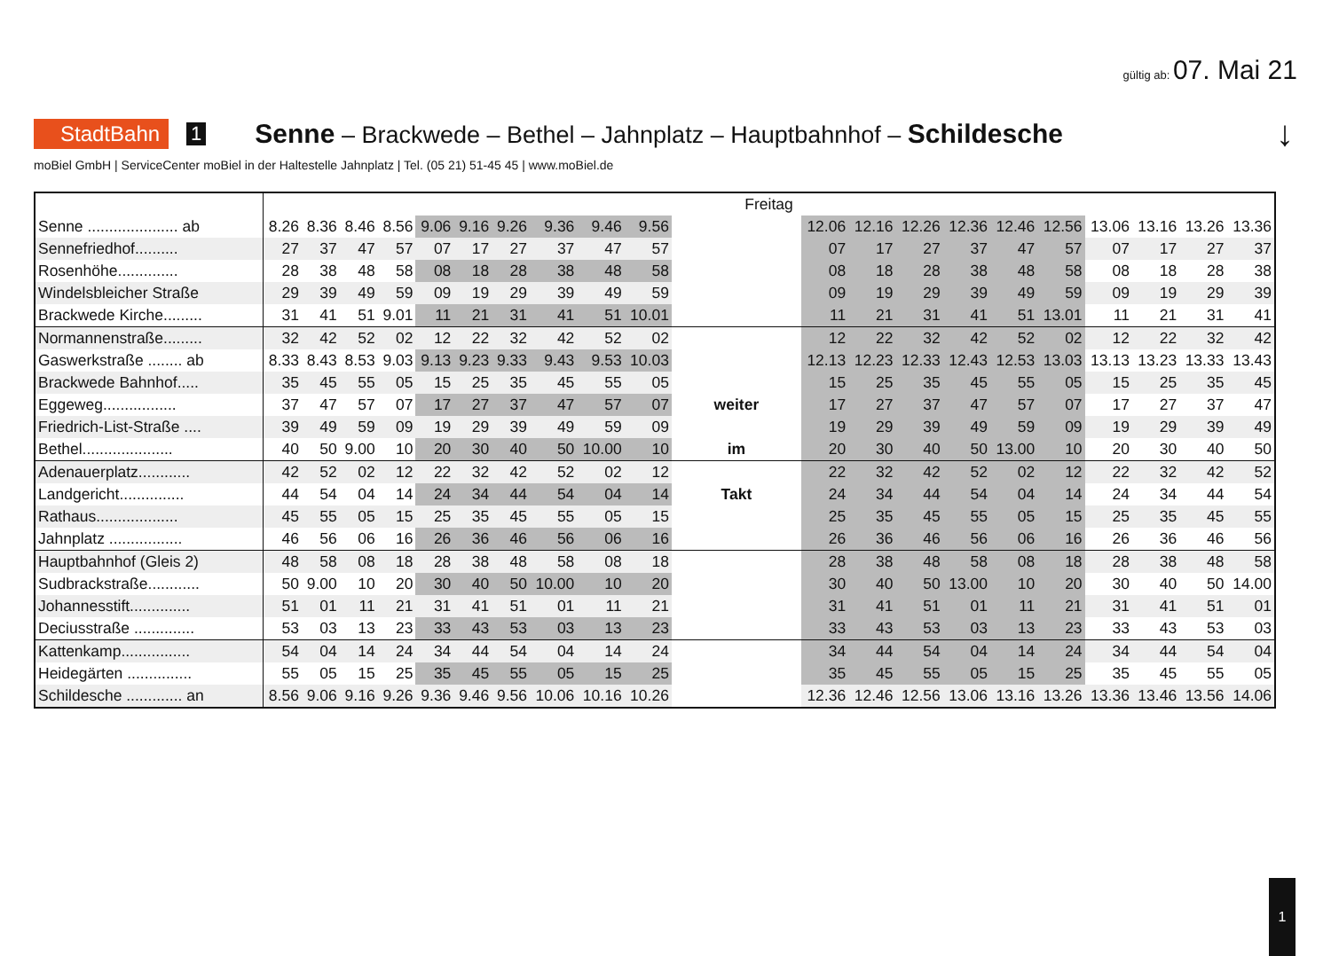gültig ab: 07. Mai 21
StadtBahn 1 Senne – Brackwede – Bethel – Jahnplatz – Hauptbahnhof – Schildesche ↓
moBiel GmbH | ServiceCenter moBiel in der Haltestelle Jahnplatz | Tel. (05 21) 51-45 45 | www.moBiel.de
| | Freitag | | | | | | | | | | | | | | | | | | | | |
| Senne ..................... ab | 8.26 | 8.36 | 8.46 | 8.56 | 9.06 | 9.16 | 9.26 | 9.36 | 9.46 | 9.56 | | 12.06 | 12.16 | 12.26 | 12.36 | 12.46 | 12.56 | 13.06 | 13.16 | 13.26 | 13.36 |
| Sennefriedhof.......... | 27 | 37 | 47 | 57 | 07 | 17 | 27 | 37 | 47 | 57 | | 07 | 17 | 27 | 37 | 47 | 57 | 07 | 17 | 27 | 37 |
| Rosenhöhe.............. | 28 | 38 | 48 | 58 | 08 | 18 | 28 | 38 | 48 | 58 | | 08 | 18 | 28 | 38 | 48 | 58 | 08 | 18 | 28 | 38 |
| Windelsbleicher Straße | 29 | 39 | 49 | 59 | 09 | 19 | 29 | 39 | 49 | 59 | | 09 | 19 | 29 | 39 | 49 | 59 | 09 | 19 | 29 | 39 |
| Brackwede Kirche......... | 31 | 41 | 51 | 9.01 | 11 | 21 | 31 | 41 | 51 | 10.01 | | 11 | 21 | 31 | 41 | 51 | 13.01 | 11 | 21 | 31 | 41 |
| Normannenstraße......... | 32 | 42 | 52 | 02 | 12 | 22 | 32 | 42 | 52 | 02 | | 12 | 22 | 32 | 42 | 52 | 02 | 12 | 22 | 32 | 42 |
| Gaswerkstraße ........ ab | 8.33 | 8.43 | 8.53 | 9.03 | 9.13 | 9.23 | 9.33 | 9.43 | 9.53 | 10.03 | | 12.13 | 12.23 | 12.33 | 12.43 | 12.53 | 13.03 | 13.13 | 13.23 | 13.33 | 13.43 |
| Brackwede Bahnhof..... | 35 | 45 | 55 | 05 | 15 | 25 | 35 | 45 | 55 | 05 | | 15 | 25 | 35 | 45 | 55 | 05 | 15 | 25 | 35 | 45 |
| Eggeweg................. | 37 | 47 | 57 | 07 | 17 | 27 | 37 | 47 | 57 | 07 | weiter | 17 | 27 | 37 | 47 | 57 | 07 | 17 | 27 | 37 | 47 |
| Friedrich-List-Straße .... | 39 | 49 | 59 | 09 | 19 | 29 | 39 | 49 | 59 | 09 | | 19 | 29 | 39 | 49 | 59 | 09 | 19 | 29 | 39 | 49 |
| Bethel..................... | 40 | 50 | 9.00 | 10 | 20 | 30 | 40 | 50 | 10.00 | 10 | im | 20 | 30 | 40 | 50 | 13.00 | 10 | 20 | 30 | 40 | 50 |
| Adenauerplatz............ | 42 | 52 | 02 | 12 | 22 | 32 | 42 | 52 | 02 | 12 | | 22 | 32 | 42 | 52 | 02 | 12 | 22 | 32 | 42 | 52 |
| Landgericht............... | 44 | 54 | 04 | 14 | 24 | 34 | 44 | 54 | 04 | 14 | Takt | 24 | 34 | 44 | 54 | 04 | 14 | 24 | 34 | 44 | 54 |
| Rathaus................... | 45 | 55 | 05 | 15 | 25 | 35 | 45 | 55 | 05 | 15 | | 25 | 35 | 45 | 55 | 05 | 15 | 25 | 35 | 45 | 55 |
| Jahnplatz ................. | 46 | 56 | 06 | 16 | 26 | 36 | 46 | 56 | 06 | 16 | | 26 | 36 | 46 | 56 | 06 | 16 | 26 | 36 | 46 | 56 |
| Hauptbahnhof (Gleis 2) | 48 | 58 | 08 | 18 | 28 | 38 | 48 | 58 | 08 | 18 | | 28 | 38 | 48 | 58 | 08 | 18 | 28 | 38 | 48 | 58 |
| Sudbrackstraße............ | 50 | 9.00 | 10 | 20 | 30 | 40 | 50 | 10.00 | 10 | 20 | | 30 | 40 | 50 | 13.00 | 10 | 20 | 30 | 40 | 50 | 14.00 |
| Johannesstift.............. | 51 | 01 | 11 | 21 | 31 | 41 | 51 | 01 | 11 | 21 | | 31 | 41 | 51 | 01 | 11 | 21 | 31 | 41 | 51 | 01 |
| Deciusstraße .............. | 53 | 03 | 13 | 23 | 33 | 43 | 53 | 03 | 13 | 23 | | 33 | 43 | 53 | 03 | 13 | 23 | 33 | 43 | 53 | 03 |
| Kattenkamp................ | 54 | 04 | 14 | 24 | 34 | 44 | 54 | 04 | 14 | 24 | | 34 | 44 | 54 | 04 | 14 | 24 | 34 | 44 | 54 | 04 |
| Heidegärten ............... | 55 | 05 | 15 | 25 | 35 | 45 | 55 | 05 | 15 | 25 | | 35 | 45 | 55 | 05 | 15 | 25 | 35 | 45 | 55 | 05 |
| Schildesche ............. an | 8.56 | 9.06 | 9.16 | 9.26 | 9.36 | 9.46 | 9.56 | 10.06 | 10.16 | 10.26 | | 12.36 | 12.46 | 12.56 | 13.06 | 13.16 | 13.26 | 13.36 | 13.46 | 13.56 | 14.06 |
1